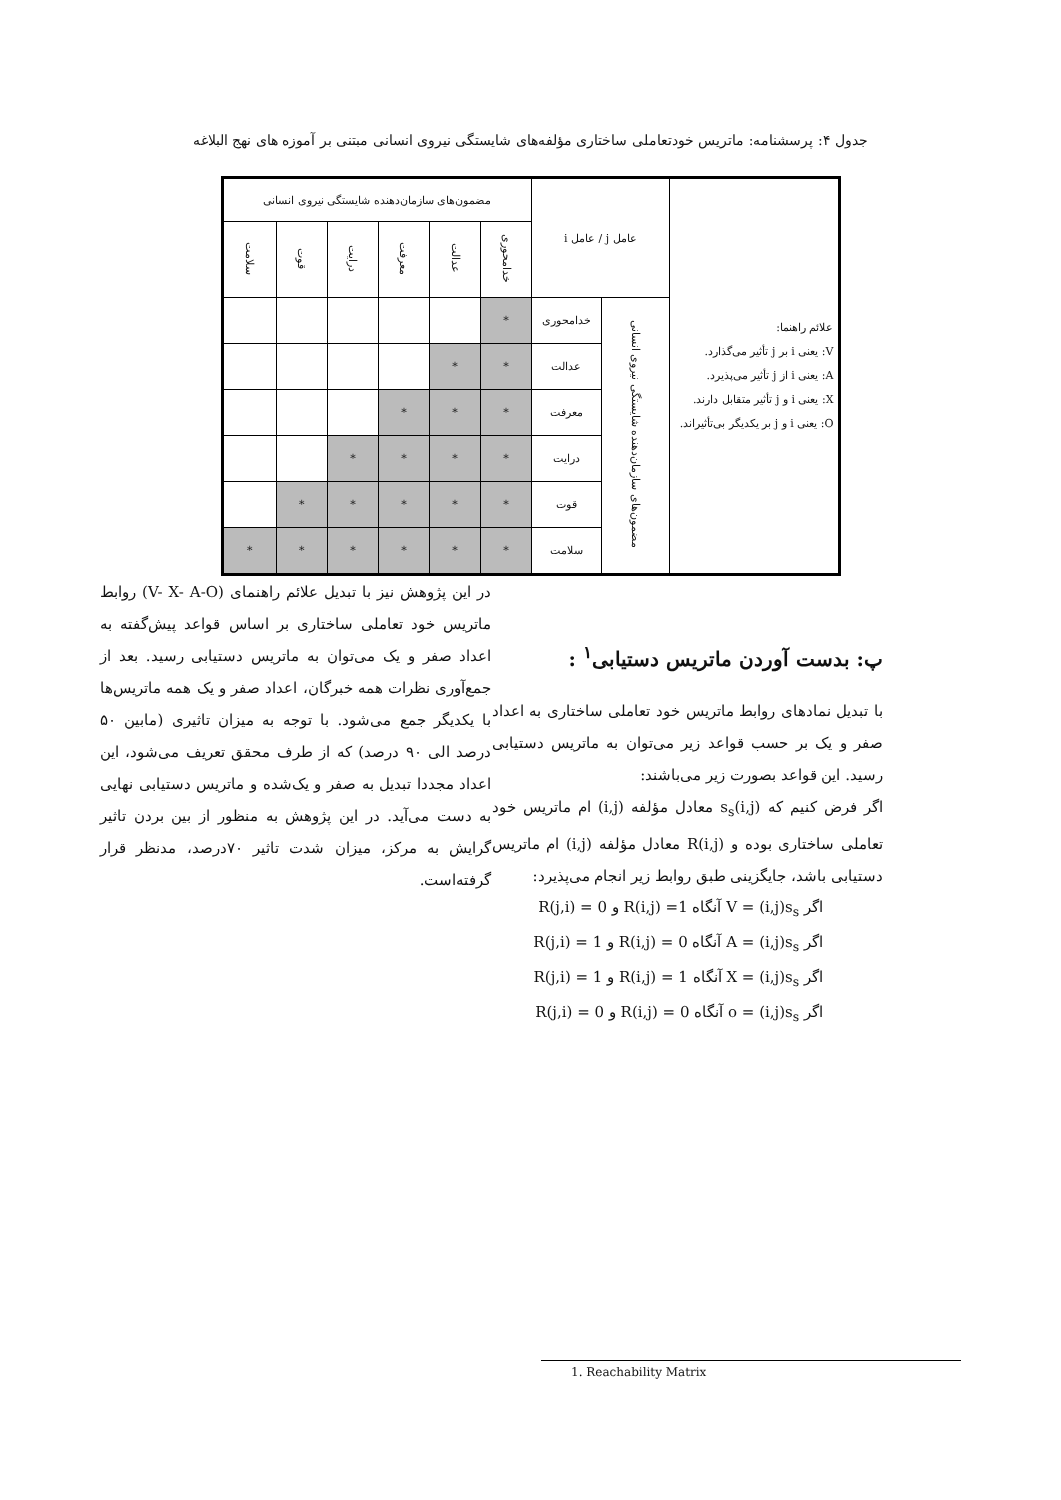جدول ۴: پرسشنامه: ماتریس خودتعاملی ساختاری مؤلفه‌های شایستگی نیروی انسانی مبتنی بر آموزه های نهج البلاغه
| علائم راهنما: V: یعنی i بر j تأثیر می‌گذارد. A: یعنی i از j تأثیر می‌پذیرد. X: یعنی i و j تأثیر متقابل دارند. O: یعنی i و j بر یکدیگر بی‌تأثیراند. | عامل j / عامل i | | مضمون‌های سازمان‌دهنده شایستگی نیروی انسانی | | | | | |
| | | | خدامحوری | عدالت | معرفت | درایت | قوت | سلامت |
| | مضمون‌های سازمان‌دهنده شایستگی نیروی انسانی | خدامحوری | * | | | | | |
| | | عدالت | * | * | | | | |
| | | معرفت | * | * | * | | | |
| | | درایت | * | * | * | * | | |
| | | قوت | * | * | * | * | * | |
| | | سلامت | * | * | * | * | * | * |
پ: بدست آوردن ماتریس دستیابی<sup>۱</sup> :
با تبدیل نمادهای روابط ماتریس خود تعاملی ساختاری به اعداد صفر و یک بر حسب قواعد زیر می‌توان به ماتریس دستیابی رسید. این قواعد بصورت زیر می‌باشند:
اگر فرض کنیم که (i,j)s<sub>s</sub> معادل مؤلفه (i,j) ام ماتریس خود تعاملی ساختاری بوده و (i,j)R معادل مؤلفه (i,j) ام ماتریس دستیابی باشد، جایگزینی طبق روابط زیر انجام می‌پذیرد:
اگر V = (i,j)s<sub>s</sub> آنگاه 1= (i,j)R و 0 = (j,i)R
اگر A = (i,j)s<sub>s</sub> آنگاه 0 = (i,j)R و 1 = (j,i)R
اگر X = (i,j)s<sub>s</sub> آنگاه 1 = (i,j)R و 1 = (j,i)R
اگر o = (i,j)s<sub>s</sub> آنگاه 0 = (i,j)R و 0 = (j,i)R
در این پژوهش نیز با تبدیل علائم راهنمای (V- X- A-O) روابط ماتریس خود تعاملی ساختاری بر اساس قواعد پیش‌گفته به اعداد صفر و یک می‌توان به ماتریس دستیابی رسید. بعد از جمع‌آوری نظرات همه خبرگان، اعداد صفر و یک همه ماتریس‌ها با یکدیگر جمع می‌شود. با توجه به میزان تاثیری (مابین ۵۰ درصد الی ۹۰ درصد) که از طرف محقق تعریف می‌شود، این اعداد مجددا تبدیل به صفر و یک‌شده و ماتریس دستیابی نهایی به دست می‌آید. در این پژوهش به منظور از بین بردن تاثیر گرایش به مرکز، میزان شدت تاثیر ۷۰درصد، مدنظر قرار گرفته‌است.
1. Reachability Matrix